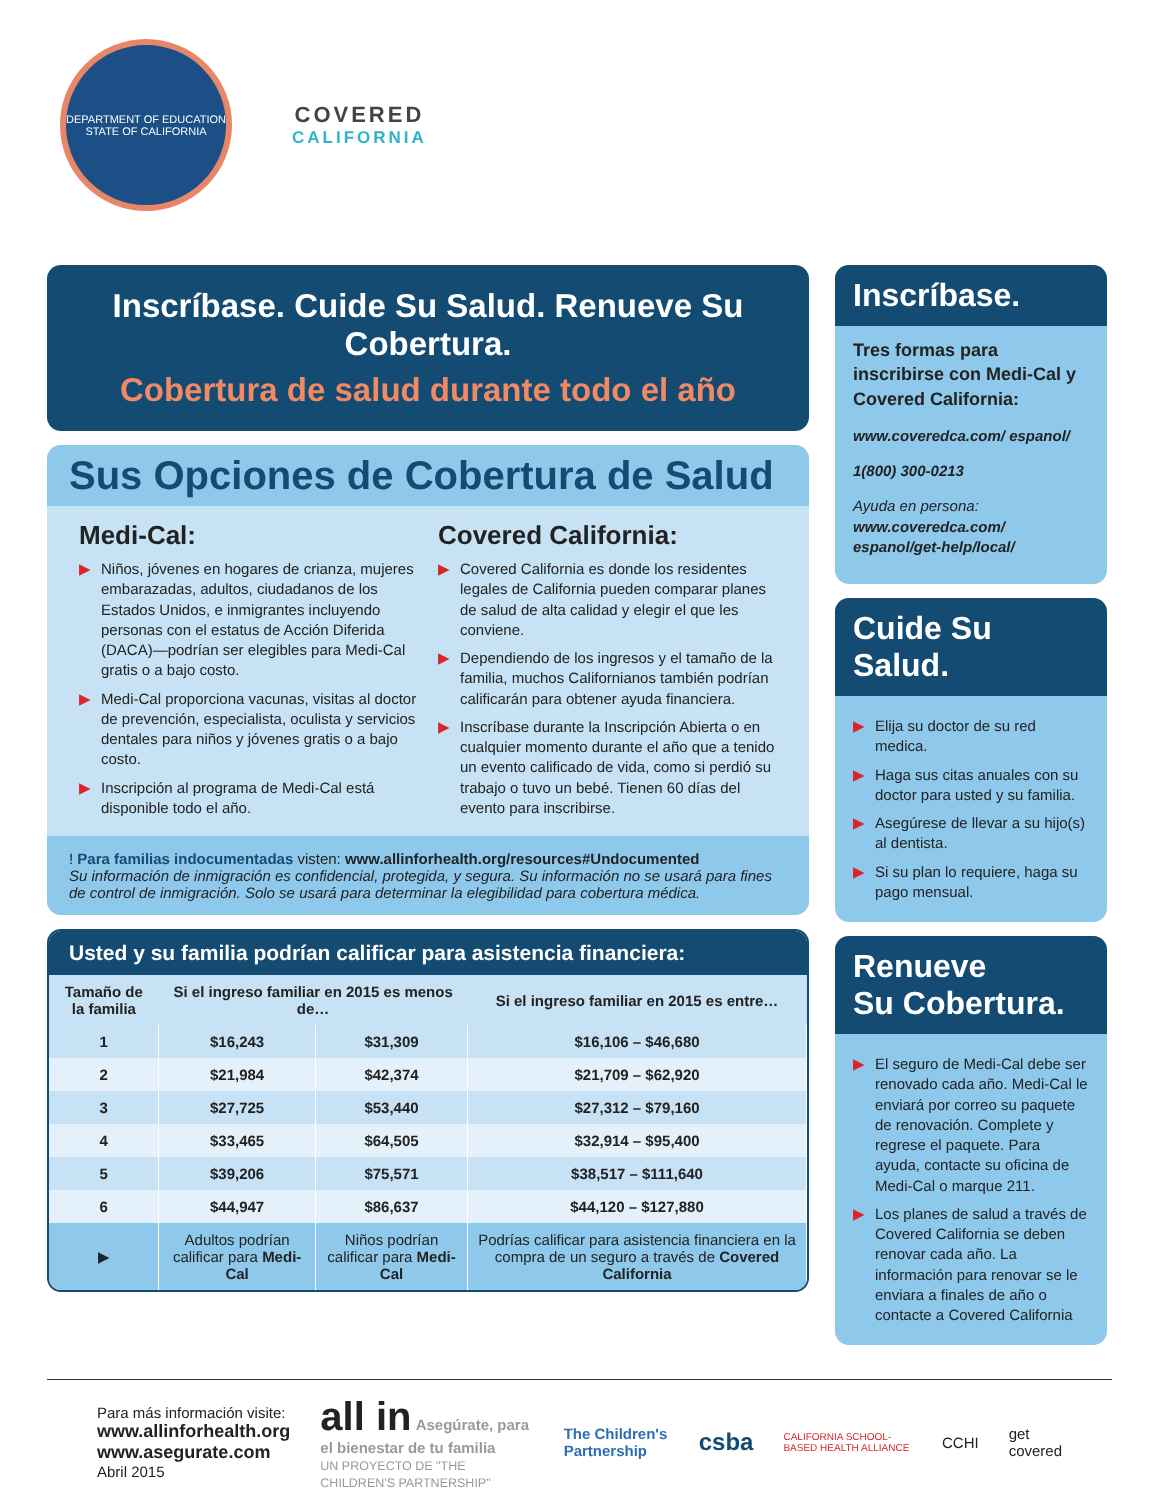DEPARTMENT OF EDUCATION
STATE OF CALIFORNIA
COVERED
CALIFORNIA
Inscríbase. Cuide Su Salud. Renueve Su Cobertura.
Cobertura de salud durante todo el año
Sus Opciones de Cobertura de Salud
Medi-Cal:
▶ Niños, jóvenes en hogares de crianza, mujeres embarazadas, adultos, ciudadanos de los Estados Unidos, e inmigrantes incluyendo personas con el estatus de Acción Diferida (DACA)—podrían ser elegibles para Medi-Cal gratis o a bajo costo.
▶ Medi-Cal proporciona vacunas, visitas al doctor de prevención, especialista, oculista y servicios dentales para niños y jóvenes gratis o a bajo costo.
▶ Inscripción al programa de Medi-Cal está disponible todo el año.
Covered California:
▶ Covered California es donde los residentes legales de California pueden comparar planes de salud de alta calidad y elegir el que les conviene.
▶ Dependiendo de los ingresos y el tamaño de la familia, muchos Californianos también podrían calificarán para obtener ayuda financiera.
▶ Inscríbase durante la Inscripción Abierta o en cualquier momento durante el año que a tenido un evento calificado de vida, como si perdió su trabajo o tuvo un bebé. Tienen 60 días del evento para inscribirse.
! Para familias indocumentadas visten: www.allinforhealth.org/resources#Undocumented
Su información de inmigración es confidencial, protegida, y segura. Su información no se usará para fines de control de inmigración. Solo se usará para determinar la elegibilidad para cobertura médica.
Usted y su familia podrían calificar para asistencia financiera:
| Tamaño de la familia | Si el ingreso familiar en 2015 es menos de… | | Si el ingreso familiar en 2015 es entre… |
| --- | --- | --- | --- |
| 1 | $16,243 | $31,309 | $16,106 – $46,680 |
| 2 | $21,984 | $42,374 | $21,709 – $62,920 |
| 3 | $27,725 | $53,440 | $27,312 – $79,160 |
| 4 | $33,465 | $64,505 | $32,914 – $95,400 |
| 5 | $39,206 | $75,571 | $38,517 – $111,640 |
| 6 | $44,947 | $86,637 | $44,120 – $127,880 |
| ▶ | Adultos podrían calificar para Medi-Cal | Niños podrían calificar para Medi-Cal | Podrías calificar para asistencia financiera en la compra de un seguro a través de Covered California |
Inscríbase.
Tres formas para inscribirse con Medi-Cal y Covered California:
www.coveredca.com/ espanol/
1(800) 300-0213
Ayuda en persona:
www.coveredca.com/ espanol/get-help/local/
Cuide Su Salud.
▶ Elija su doctor de su red medica.
▶ Haga sus citas anuales con su doctor para usted y su familia.
▶ Asegúrese de llevar a su hijo(s) al dentista.
▶ Si su plan lo requiere, haga su pago mensual.
Renueve
Su Cobertura.
▶ El seguro de Medi-Cal debe ser renovado cada año. Medi-Cal le enviará por correo su paquete de renovación. Complete y regrese el paquete. Para ayuda, contacte su oficina de Medi-Cal o marque 211.
▶ Los planes de salud a través de Covered California se deben renovar cada año. La información para renovar se le enviara a finales de año o contacte a Covered California
Para más información visite:
www.allinforhealth.org
www.asegurate.com
Abril 2015
all in Asegúrate, para el bienestar de tu familia
UN PROYECTO DE "THE CHILDREN'S PARTNERSHIP"
The Children's Partnership
csba
CALIFORNIA SCHOOL-BASED HEALTH ALLIANCE
CCHI get covered